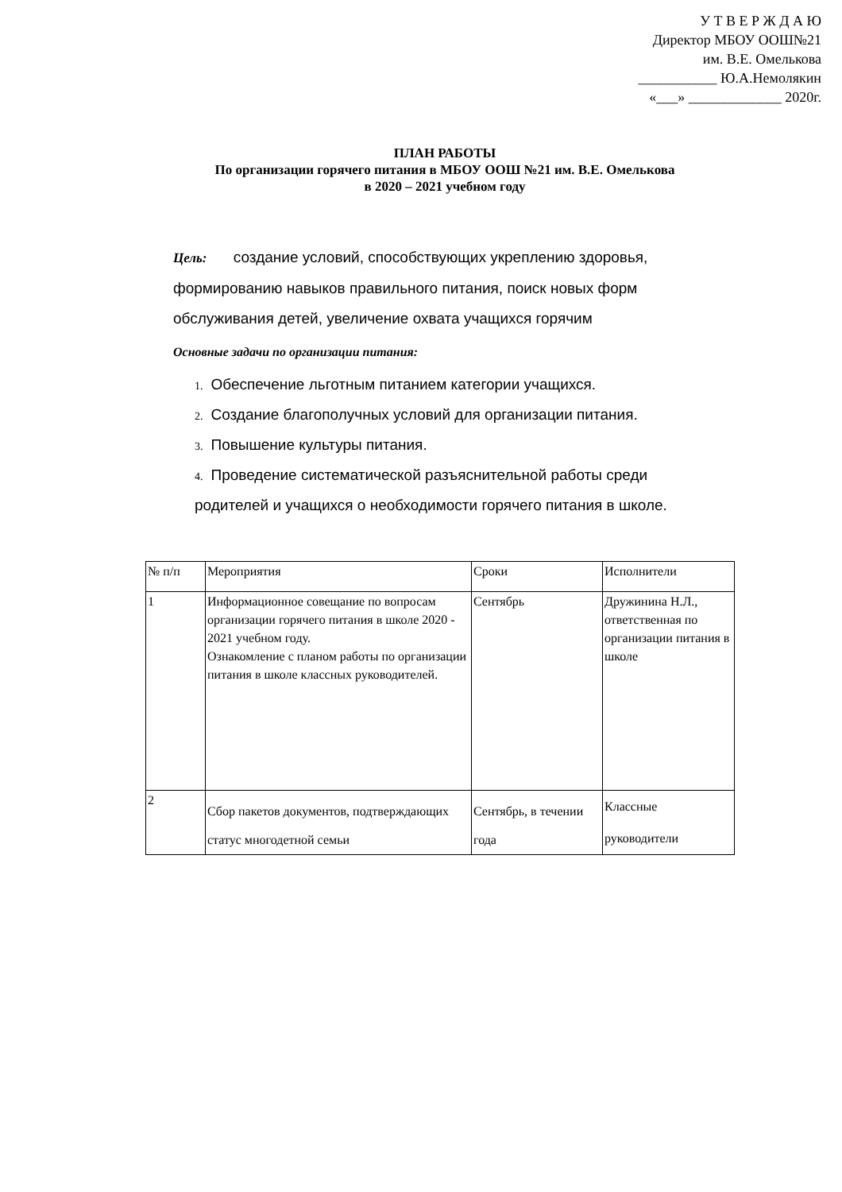У Т В Е Р Ж Д А Ю
Директор МБОУ ООШ№21
им. В.Е. Омелькова
___________ Ю.А.Немолякин
«___» _____________ 2020г.
ПЛАН РАБОТЫ
По организации горячего питания в МБОУ ООШ №21 им. В.Е. Омелькова
в 2020 – 2021 учебном году
Цель: создание условий, способствующих укреплению здоровья, формированию навыков правильного питания, поиск новых форм обслуживания детей, увеличение охвата учащихся горячим
Основные задачи по организации питания:
1. Обеспечение льготным питанием категории учащихся.
2. Создание благополучных условий для организации питания.
3. Повышение культуры питания.
4. Проведение систематической разъяснительной работы среди родителей и учащихся о необходимости горячего питания в школе.
| № п/п | Мероприятия | Сроки | Исполнители |
| 1 | Информационное совещание по вопросам организации горячего питания в школе 2020 - 2021 учебном году. Ознакомление с планом работы по организации питания в школе классных руководителей. | Сентябрь | Дружинина Н.Л., ответственная по организации питания в школе |
| 2 | Сбор пакетов документов, подтверждающих статус многодетной семьи | Сентябрь, в течении года | Классные руководители |